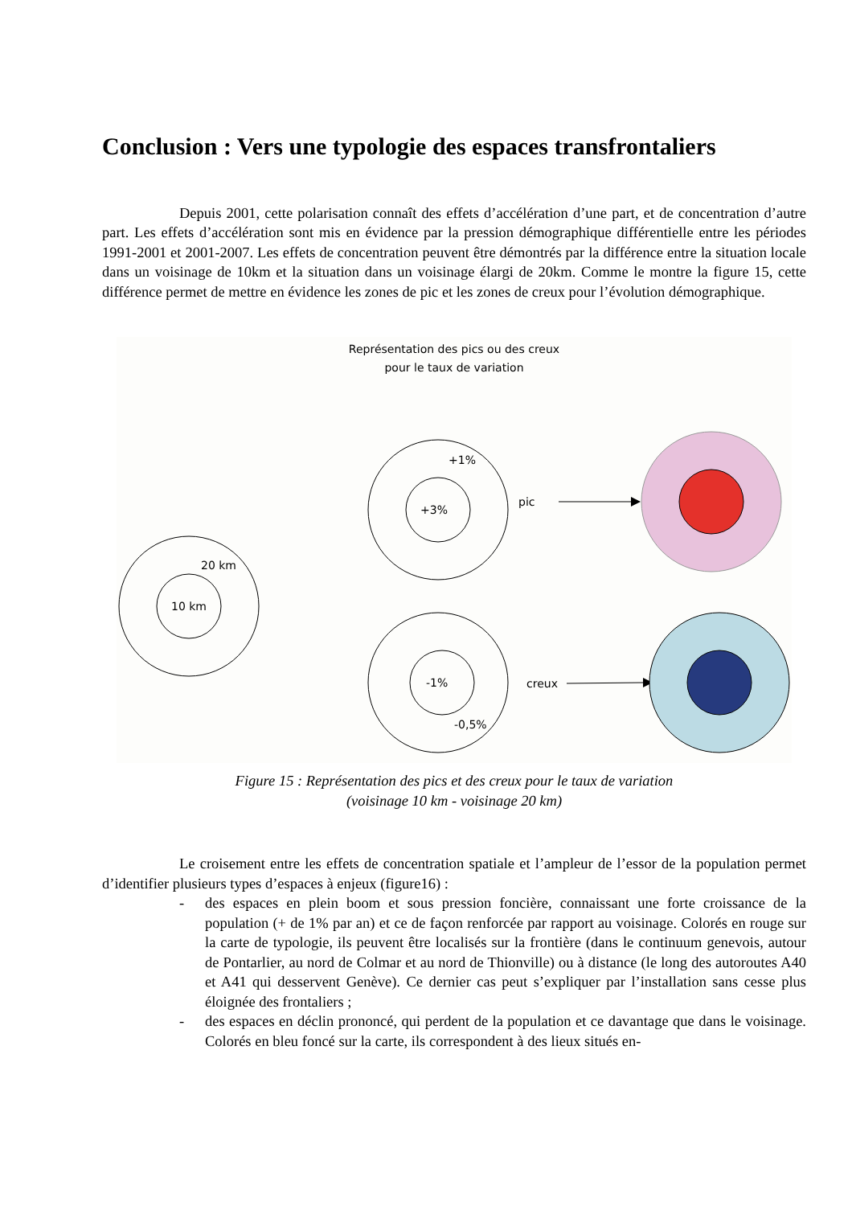Conclusion : Vers une typologie des espaces transfrontaliers
Depuis 2001, cette polarisation connaît des effets d’accélération d’une part, et de concentration d’autre part. Les effets d’accélération sont mis en évidence par la pression démographique différentielle entre les périodes 1991-2001 et 2001-2007. Les effets de concentration peuvent être démontrés par la différence entre la situation locale dans un voisinage de 10km et la situation dans un voisinage élargi de 20km. Comme le montre la figure 15, cette différence permet de mettre en évidence les zones de pic et les zones de creux pour l’évolution démographique.
Représentation des pics ou des creux
pour le taux de variation
20 km
10 km
+1%
+3%
pic
-1%
-0,5%
creux
Figure 15 : Représentation des pics et des creux pour le taux de variation
(voisinage 10 km - voisinage 20 km)
Le croisement entre les effets de concentration spatiale et l’ampleur de l’essor de la population permet d’identifier plusieurs types d’espaces à enjeux (figure16) :
- des espaces en plein boom et sous pression foncière, connaissant une forte croissance de la population (+ de 1% par an) et ce de façon renforcée par rapport au voisinage. Colorés en rouge sur la carte de typologie, ils peuvent être localisés sur la frontière (dans le continuum genevois, autour de Pontarlier, au nord de Colmar et au nord de Thionville) ou à distance (le long des autoroutes A40 et A41 qui desservent Genève). Ce dernier cas peut s’expliquer par l’installation sans cesse plus éloignée des frontaliers ;
- des espaces en déclin prononcé, qui perdent de la population et ce davantage que dans le voisinage. Colorés en bleu foncé sur la carte, ils correspondent à des lieux situés en-